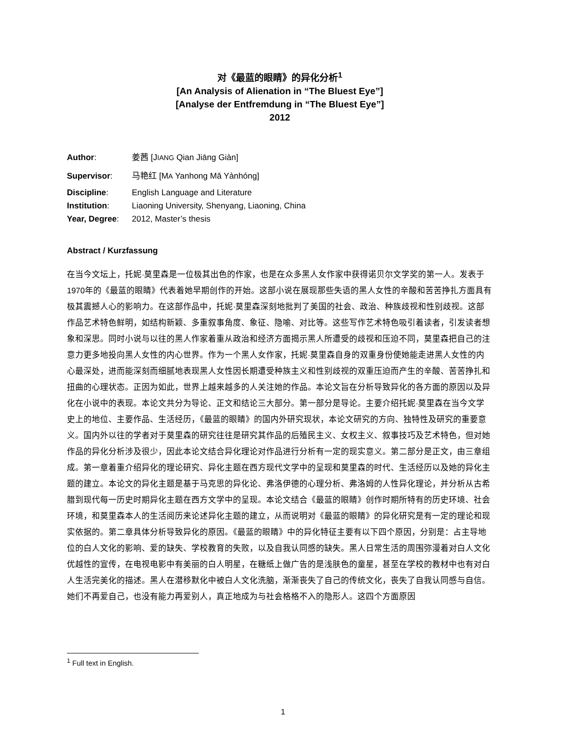对《最蓝的眼睛》的异化分析<sup>1</sup>
[An Analysis of Alienation in “The Bluest Eye”]
[Analyse der Entfremdung in “The Bluest Eye”]
2012
Author: 姜茜 [JIANG Qian Jiāng Giàn]
Supervisor: 马艳红 [MA Yanhong Mǎ Yànhóng]
Discipline: English Language and Literature
Institution: Liaoning University, Shenyang, Liaoning, China
Year, Degree: 2012, Master’s thesis
Abstract / Kurzfassung
在当今文坛上，托妮·莫里森是一位极其出色的作家，也是在众多黑人女作家中获得诺贝尔文学奖的第一人。发表于1970年的《最蓝的眼睛》代表着她早期创作的开始。这部小说在展现那些失语的黑人女性的辛酸和苦苦挣扎方面具有极其震撼人心的影响力。在这部作品中，托妮·莫里森深刻地批判了美国的社会、政治、种族歧视和性别歧视。这部作品艺术特色鲜明，如结构新颖、多重叙事角度、象征、隐喻、对比等。这些写作艺术特色吸引着读者，引发读者想象和深思。同时小说与以往的黑人作家着重从政治和经济方面揭示黑人所遭受的歧视和压迫不同，莫里森把自己的注意力更多地投向黑人女性的内心世界。作为一个黑人女作家，托妮·莫里森自身的双重身份使她能走进黑人女性的内心最深处，进而能深刻而细腻地表现黑人女性因长期遭受种族主义和性别歧视的双重压迫而产生的辛酸、苦苦挣扎和扭曲的心理状态。正因为如此，世界上越来越多的人关注她的作品。本论文旨在分析导致异化的各方面的原因以及异化在小说中的表现。本论文共分为导论、正文和结论三大部分。第一部分是导论。主要介绍托妮·莫里森在当今文学史上的地位、主要作品、生活经历，《最蓝的眼睛》的国内外研究现状，本论文研究的方向、独特性及研究的重要意义。国内外以往的学者对于莫里森的研究往往是研究其作品的后殖民主义、女权主义、叙事技巧及艺术特色，但对她作品的异化分析涉及很少，因此本论文结合异化理论对作品进行分析有一定的现实意义。第二部分是正文，由三章组成。第一章着重介绍异化的理论研究、异化主题在西方现代文学中的呈现和莫里森的时代、生活经历以及她的异化主题的建立。本论文的异化主题是基于马克思的异化论、弗洛伊德的心理分析、弗洛姆的人性异化理论，并分析从古希腊到现代每一历史时期异化主题在西方文学中的呈现。本论文结合《最蓝的眼睛》创作时期所特有的历史环境、社会环境，和莫里森本人的生活阅历来论述异化主题的建立，从而说明对《最蓝的眼睛》的异化研究是有一定的理论和现实依据的。第二章具体分析导致异化的原因。《最蓝的眼睛》中的异化特征主要有以下四个原因，分别是：占主导地位的白人文化的影响、爱的缺失、学校教育的失败，以及自我认同感的缺失。黑人日常生活的周围弥漫着对白人文化优越性的宣传，在电视电影中有美丽的白人明星，在糖纸上做广告的是浅肤色的童星，甚至在学校的教材中也有对白人生活完美化的描述。黑人在潜移默化中被白人文化洗脑，渐渐丧失了自己的传统文化，丧失了自我认同感与自信。她们不再爱自己，也没有能力再爱别人，真正地成为与社会格格不入的隐形人。这四个方面原因
<sup>1</sup> Full text in English.
1